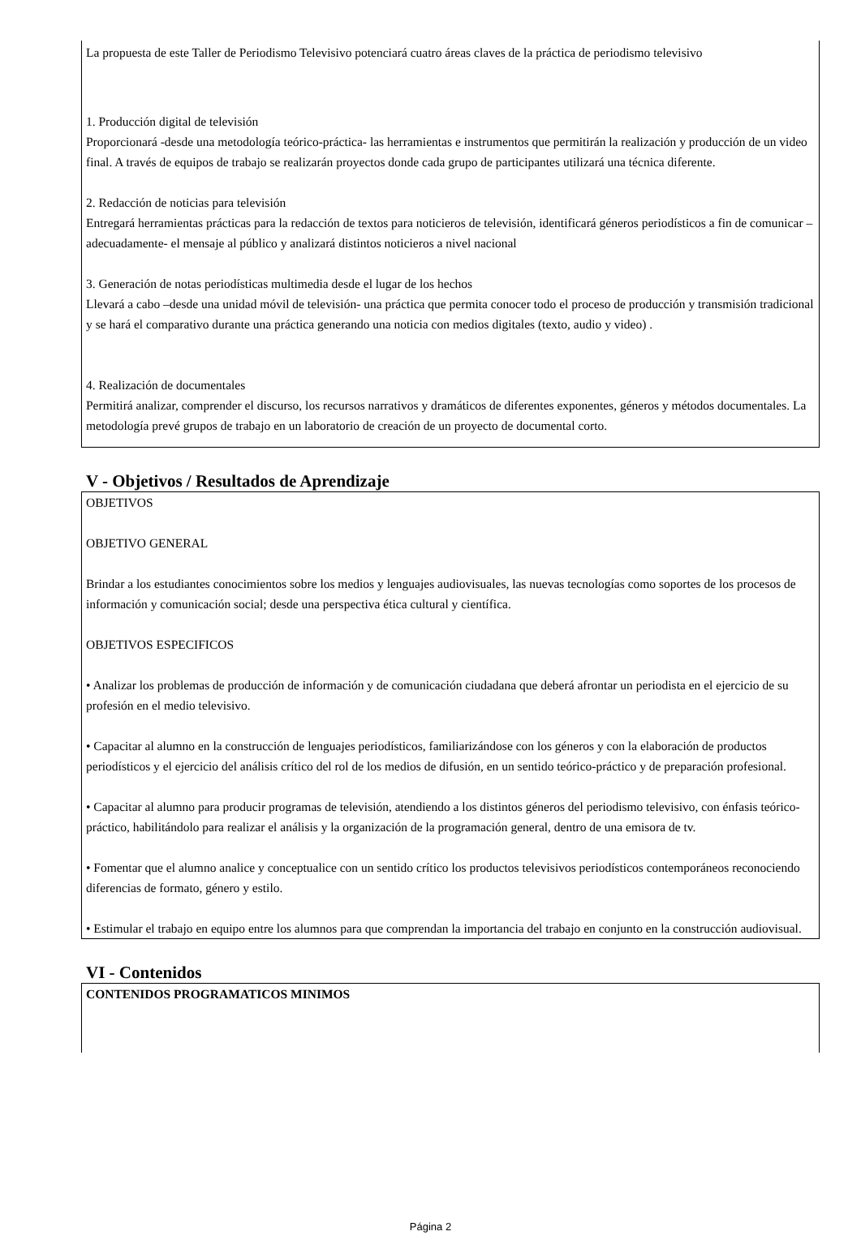La propuesta de este Taller de Periodismo Televisivo potenciará cuatro áreas claves de la práctica de periodismo televisivo
1. Producción digital de televisión
Proporcionará -desde una metodología teórico-práctica- las herramientas e instrumentos que permitirán la realización y producción de un video final. A través de equipos de trabajo se realizarán proyectos donde cada grupo de participantes utilizará una técnica diferente.
2. Redacción de noticias para televisión
Entregará herramientas prácticas para la redacción de textos para noticieros de televisión, identificará géneros periodísticos a fin de comunicar –adecuadamente- el mensaje al público y analizará distintos noticieros a nivel nacional
3. Generación de notas periodísticas multimedia desde el lugar de los hechos
Llevará a cabo –desde una unidad móvil de televisión- una práctica que permita conocer todo el proceso de producción y transmisión tradicional y se hará el comparativo durante una práctica generando una noticia con medios digitales (texto, audio y video) .
4. Realización de documentales
Permitirá analizar, comprender el discurso, los recursos narrativos y dramáticos de diferentes exponentes, géneros y métodos documentales. La metodología prevé grupos de trabajo en un laboratorio de creación de un proyecto de documental corto.
V - Objetivos / Resultados de Aprendizaje
OBJETIVOS
OBJETIVO GENERAL
Brindar a los estudiantes conocimientos sobre los medios y lenguajes audiovisuales, las nuevas tecnologías como soportes de los procesos de información y comunicación social; desde una perspectiva ética cultural y científica.
OBJETIVOS ESPECIFICOS
• Analizar los problemas de producción de información y de comunicación ciudadana que deberá afrontar un periodista en el ejercicio de su profesión en el medio televisivo.
• Capacitar al alumno en la construcción de lenguajes periodísticos, familiarizándose con los géneros y con la elaboración de productos periodísticos y el ejercicio del análisis crítico del rol de los medios de difusión, en un sentido teórico-práctico y de preparación profesional.
• Capacitar al alumno para producir programas de televisión, atendiendo a los distintos géneros del periodismo televisivo, con énfasis teórico-práctico, habilitándolo para realizar el análisis y la organización de la programación general, dentro de una emisora de tv.
• Fomentar que el alumno analice y conceptualice con un sentido crítico los productos televisivos periodísticos contemporáneos reconociendo diferencias de formato, género y estilo.
• Estimular el trabajo en equipo entre los alumnos para que comprendan la importancia del trabajo en conjunto en la construcción audiovisual.
VI - Contenidos
CONTENIDOS PROGRAMATICOS MINIMOS
Página 2